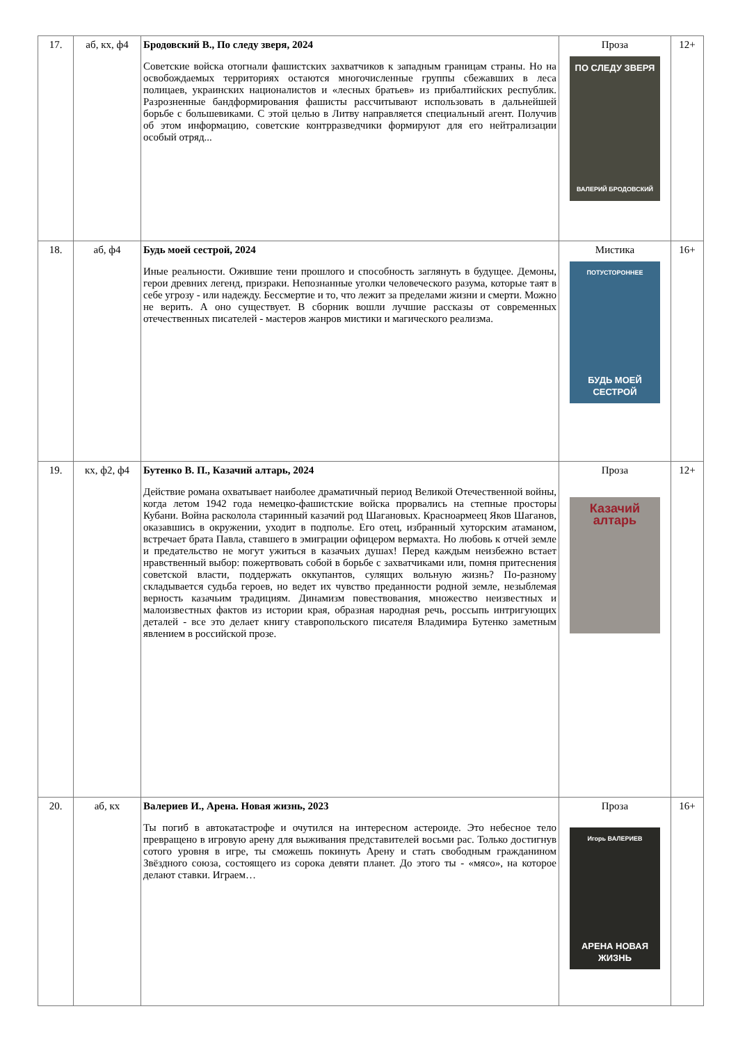| 17. | аб, кх, ф4 | Бродовский В., По следу зверя, 2024 Советские войска отогнали фашистских захватчиков к западным границам страны. Но на освобождаемых территориях остаются многочисленные группы сбежавших в леса полицаев, украинских националистов и «лесных братьев» из прибалтийских республик. Разрозненные бандформирования фашисты рассчитывают использовать в дальнейшей борьбе с большевиками. С этой целью в Литву направляется специальный агент. Получив об этом информацию, советские контрразведчики формируют для его нейтрализации особый отряд... | Проза ПО СЛЕДУ ЗВЕРЯ ВАЛЕРИЙ БРОДОВСКИЙ | 12+ |
| 18. | аб, ф4 | Будь моей сестрой, 2024 Иные реальности. Ожившие тени прошлого и способность заглянуть в будущее. Демоны, герои древних легенд, призраки. Непознанные уголки человеческого разума, которые таят в себе угрозу - или надежду. Бессмертие и то, что лежит за пределами жизни и смерти. Можно не верить. А оно существует. В сборник вошли лучшие рассказы от современных отечественных писателей - мастеров жанров мистики и магического реализма. | Мистика ПОТУСТОРОННЕЕ БУДЬ МОЕЙ СЕСТРОЙ | 16+ |
| 19. | кх, ф2, ф4 | Бутенко В. П., Казачий алтарь, 2024 Действие романа охватывает наиболее драматичный период Великой Отечественной войны, когда летом 1942 года немецко-фашистские войска прорвались на степные просторы Кубани. Война расколола старинный казачий род Шагановых. Красноармеец Яков Шаганов, оказавшись в окружении, уходит в подполье. Его отец, избранный хуторским атаманом, встречает брата Павла, ставшего в эмиграции офицером вермахта. Но любовь к отчей земле и предательство не могут ужиться в казачьих душах! Перед каждым неизбежно встает нравственный выбор: пожертвовать собой в борьбе с захватчиками или, помня притеснения советской власти, поддержать оккупантов, сулящих вольную жизнь? По-разному складывается судьба героев, но ведет их чувство преданности родной земле, незыблемая верность казачьим традициям. Динамизм повествования, множество неизвестных и малоизвестных фактов из истории края, образная народная речь, россыпь интригующих деталей - все это делает книгу ставропольского писателя Владимира Бутенко заметным явлением в российской прозе. | Проза Казачий алтарь | 12+ |
| 20. | аб, кх | Валериев И., Арена. Новая жизнь, 2023 Ты погиб в автокатастрофе и очутился на интересном астероиде. Это небесное тело превращено в игровую арену для выживания представителей восьми рас. Только достигнув сотого уровня в игре, ты сможешь покинуть Арену и стать свободным гражданином Звёздного союза, состоящего из сорока девяти планет. До этого ты - «мясо», на которое делают ставки. Играем… | Проза Игорь ВАЛЕРИЕВ АРЕНА НОВАЯ ЖИЗНЬ | 16+ |